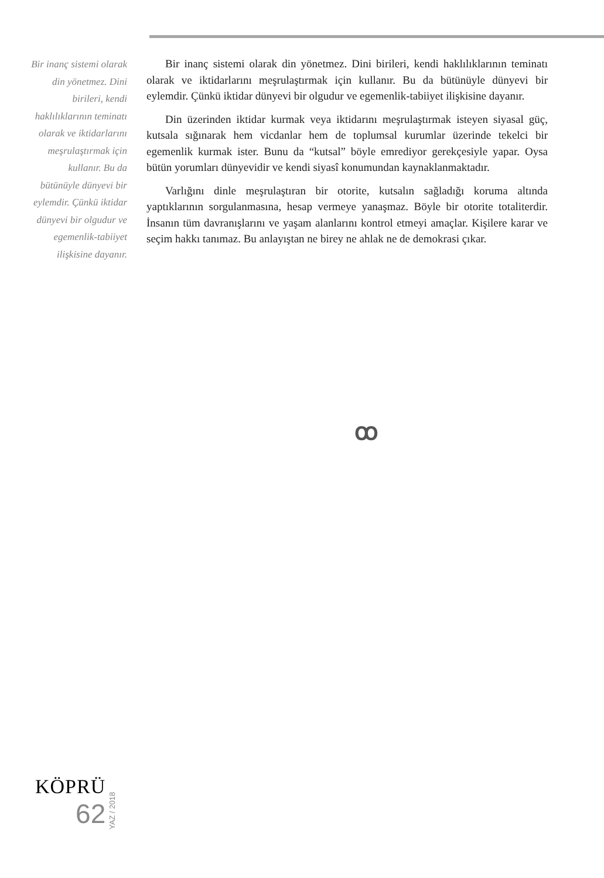Bir inanç sistemi olarak din yönetmez. Dini birileri, kendi haklılıklarının teminatı olarak ve iktidarlarını meşrulaştırmak için kullanır. Bu da bütünüyle dünyevi bir eylemdir. Çünkü iktidar dünyevi bir olgudur ve egemenlik-tabiiyet ilişkisine dayanır.
Bir inanç sistemi olarak din yönetmez. Dini birileri, kendi haklılıkları­nın teminatı olarak ve iktidarlarını meşrulaştırmak için kullanır. Bu da bü­tünüyle dünyevi bir eylemdir. Çünkü iktidar dünyevi bir olgudur ve ege­menlik-tabiiyet ilişkisine dayanır.
Din üzerinden iktidar kurmak veya iktidarını meşrulaştırmak isteyen si­yasal güç, kutsala sığınarak hem vicdanlar hem de toplumsal kurumlar üze­rinde tekelci bir egemenlik kurmak ister. Bunu da “kutsal” böyle emrediyor gerekçesiyle yapar. Oysa bütün yorumları dünyevidir ve kendi siyasî konu­mundan kaynaklanmaktadır.
Varlığını dinle meşrulaştıran bir otorite, kutsalın sağladığı koruma al­tında yaptıklarının sorgulanmasına, hesap vermeye yanaşmaz. Böyle bir otorite totaliterdir. İnsanın tüm davranışlarını ve yaşam alanlarını kontrol etmeyi amaçlar. Kişilere karar ve seçim hakkı tanımaz. Bu anlayıştan ne bi­rey ne ahlak ne de demokrasi çıkar.
ꝏ
KÖPRÜ
62
YAZ / 2018